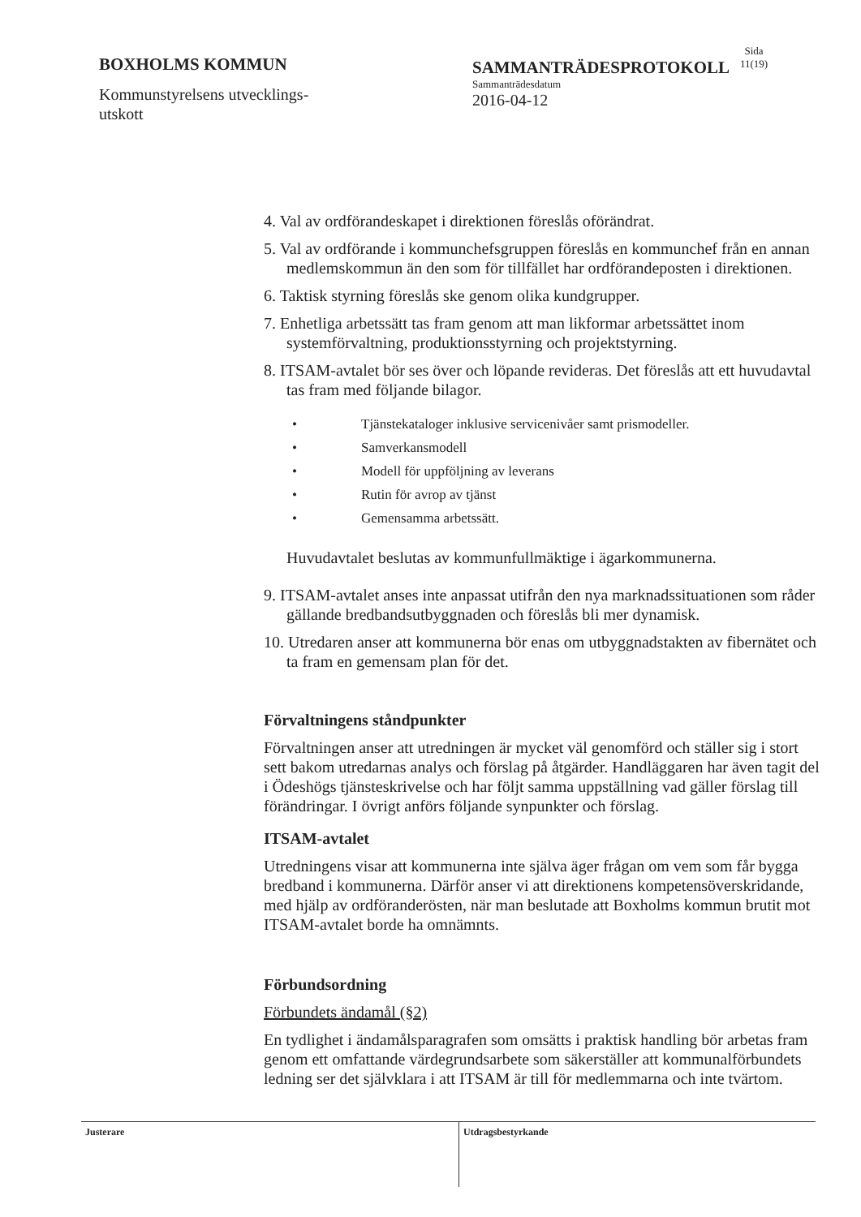BOXHOLMS KOMMUN
Kommunstyrelsens utvecklings-
utskott
SAMMANTRÄDESPROTOKOLL
Sammanträdesdatum
2016-04-12
Sida
11(19)
4. Val av ordförandeskapet i direktionen föreslås oförändrat.
5. Val av ordförande i kommunchefsgruppen föreslås en kommunchef från en annan medlemskommun än den som för tillfället har ordförandeposten i direktionen.
6. Taktisk styrning föreslås ske genom olika kundgrupper.
7. Enhetliga arbetssätt tas fram genom att man likformar arbetssättet inom systemförvaltning, produktionsstyrning och projektstyrning.
8. ITSAM-avtalet bör ses över och löpande revideras. Det föreslås att ett huvudavtal tas fram med följande bilagor.
• Tjänstekataloger inklusive servicenivåer samt prismodeller.
• Samverkansmodell
• Modell för uppföljning av leverans
• Rutin för avrop av tjänst
• Gemensamma arbetssätt.
Huvudavtalet beslutas av kommunfullmäktige i ägarkommunerna.
9. ITSAM-avtalet anses inte anpassat utifrån den nya marknadssituationen som råder gällande bredbandsutbyggnaden och föreslås bli mer dynamisk.
10. Utredaren anser att kommunerna bör enas om utbyggnadstakten av fibernätet och ta fram en gemensam plan för det.
Förvaltningens ståndpunkter
Förvaltningen anser att utredningen är mycket väl genomförd och ställer sig i stort sett bakom utredarnas analys och förslag på åtgärder. Handläggaren har även tagit del i Ödeshögs tjänsteskrivelse och har följt samma uppställning vad gäller förslag till förändringar. I övrigt anförs följande synpunkter och förslag.
ITSAM-avtalet
Utredningens visar att kommunerna inte själva äger frågan om vem som får bygga bredband i kommunerna. Därför anser vi att direktionens kompetensöverskridande, med hjälp av ordföranderösten, när man beslutade att Boxholms kommun brutit mot ITSAM-avtalet borde ha omnämnts.
Förbundsordning
Förbundets ändamål (§2)
En tydlighet i ändamålsparagrafen som omsätts i praktisk handling bör arbetas fram genom ett omfattande värdegrundsarbete som säkerställer att kommunalförbundets ledning ser det självklara i att ITSAM är till för medlemmarna och inte tvärtom.
Justerare Utdragsbestyrkande